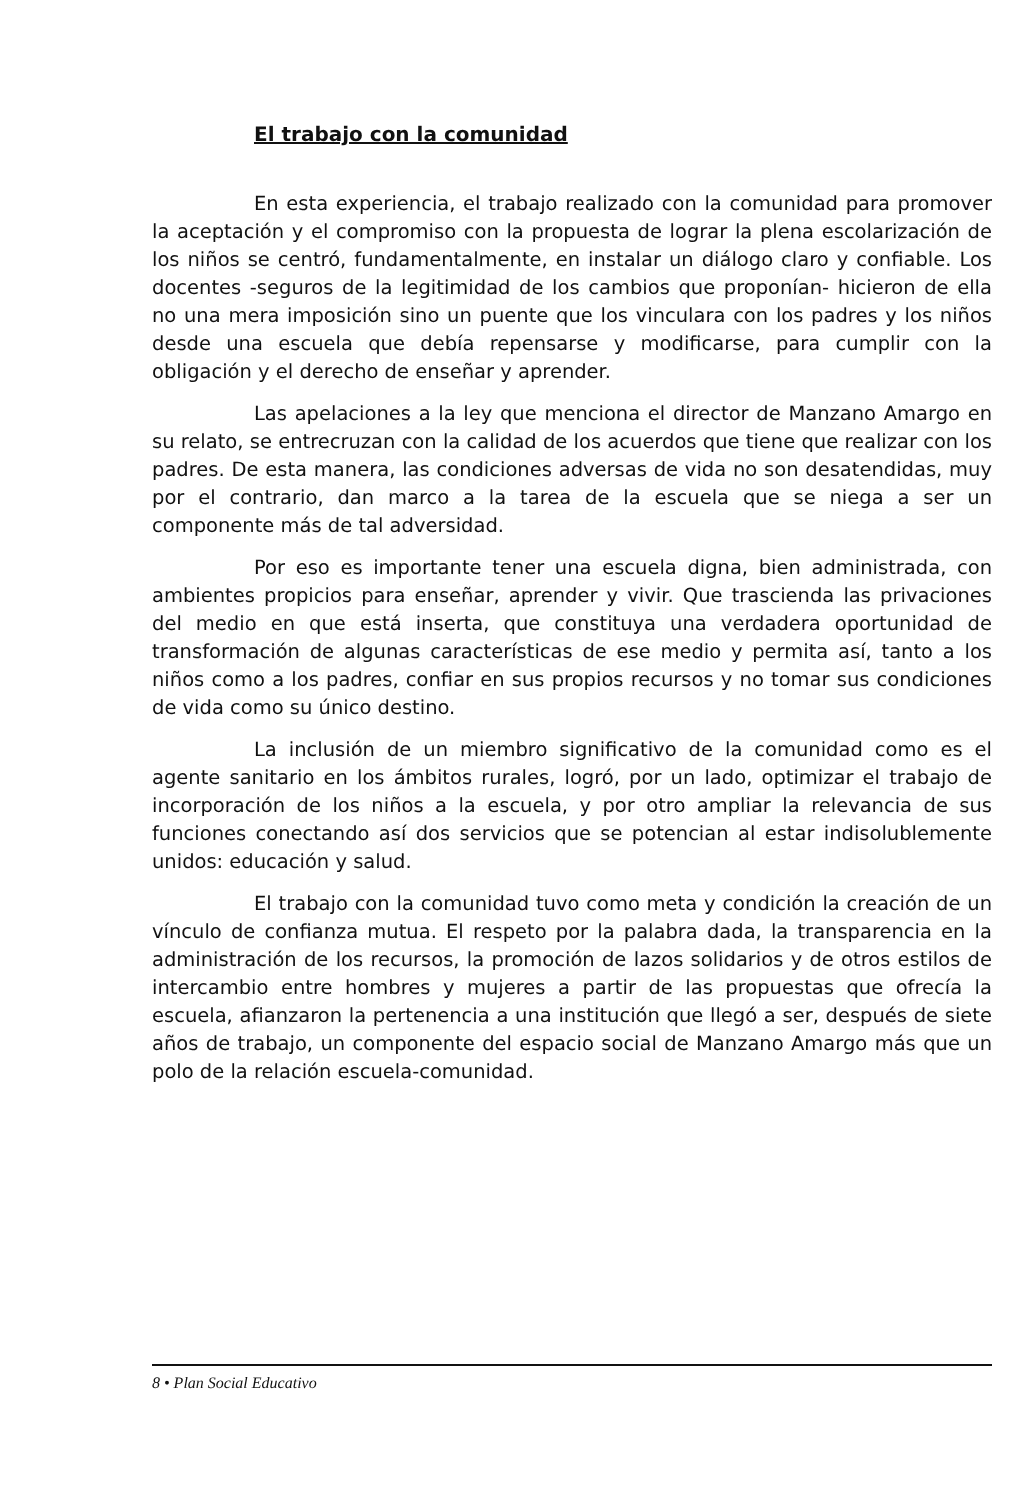El trabajo con la comunidad
En esta experiencia, el trabajo realizado con la comunidad para promover la aceptación y el compromiso con la propuesta de lograr la plena escolarización de los niños se centró, fundamentalmente, en instalar un diálogo claro y confiable. Los docentes -seguros de la legitimidad de los cambios que proponían- hicieron de ella no una mera imposición sino un puente que los vinculara con los padres y los niños desde una escuela que debía repensarse y modificarse, para cumplir con la obligación y el derecho de enseñar y aprender.
Las apelaciones a la ley que menciona el director de Manzano Amargo en su relato, se entrecruzan con la calidad de los acuerdos que tiene que realizar con los padres. De esta manera, las condiciones adversas de vida no son desatendidas, muy por el contrario, dan marco a la tarea de la escuela que se niega a ser un componente más de tal adversidad.
Por eso es importante tener una escuela digna, bien administrada, con ambientes propicios para enseñar, aprender y vivir. Que trascienda las privaciones del medio en que está inserta, que constituya una verdadera oportunidad de transformación de algunas características de ese medio y permita así, tanto a los niños como a los padres, confiar en sus propios recursos y no tomar sus condiciones de vida como su único destino.
La inclusión de un miembro significativo de la comunidad como es el agente sanitario en los ámbitos rurales, logró, por un lado, optimizar el trabajo de incorporación de los niños a la escuela, y por otro ampliar la relevancia de sus funciones conectando así dos servicios que se potencian al estar indisolublemente unidos: educación y salud.
El trabajo con la comunidad tuvo como meta y condición la creación de un vínculo de confianza mutua. El respeto por la palabra dada, la transparencia en la administración de los recursos, la promoción de lazos solidarios y de otros estilos de intercambio entre hombres y mujeres a partir de las propuestas que ofrecía la escuela, afianzaron la pertenencia a una institución que llegó a ser, después de siete años de trabajo, un componente del espacio social de Manzano Amargo más que un polo de la relación escuela-comunidad.
8 • Plan Social Educativo